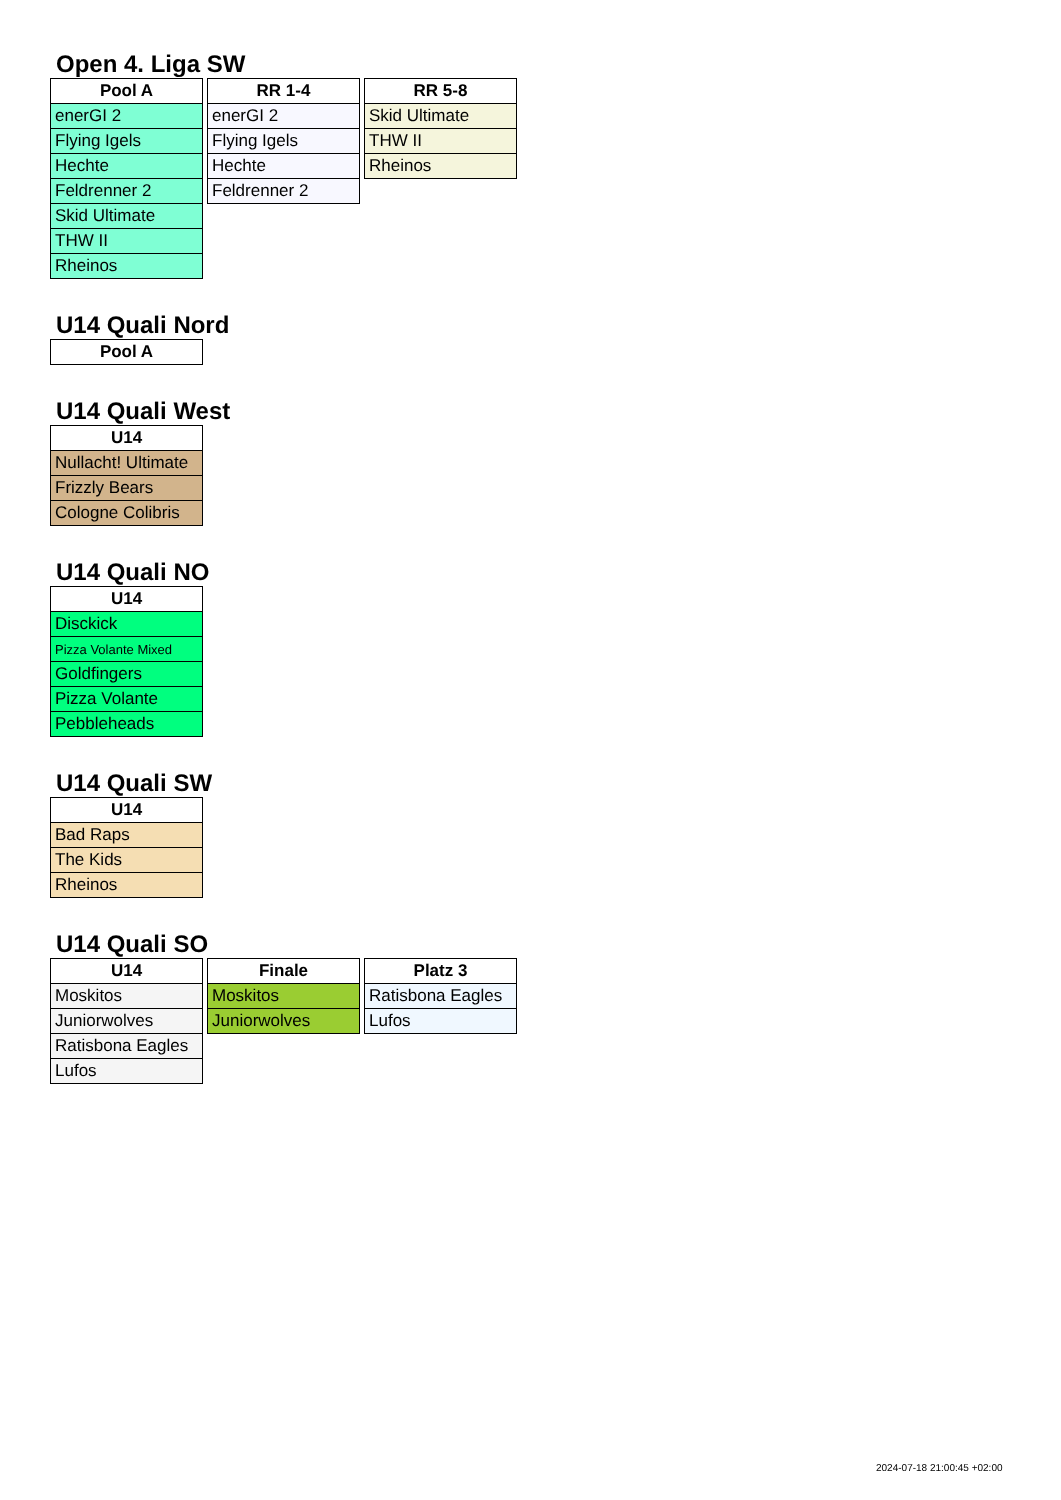Open 4. Liga SW
| Pool A |
| --- |
| enerGI 2 |
| Flying Igels |
| Hechte |
| Feldrenner 2 |
| Skid Ultimate |
| THW II |
| Rheinos |
| RR 1-4 |
| --- |
| enerGI 2 |
| Flying Igels |
| Hechte |
| Feldrenner 2 |
| RR 5-8 |
| --- |
| Skid Ultimate |
| THW II |
| Rheinos |
U14 Quali Nord
| Pool A |
| --- |
U14 Quali West
| U14 |
| --- |
| Nullacht! Ultimate |
| Frizzly Bears |
| Cologne Colibris |
U14 Quali NO
| U14 |
| --- |
| Disckick |
| Pizza Volante Mixed |
| Goldfingers |
| Pizza Volante |
| Pebbleheads |
U14 Quali SW
| U14 |
| --- |
| Bad Raps |
| The Kids |
| Rheinos |
U14 Quali SO
| U14 |
| --- |
| Moskitos |
| Juniorwolves |
| Ratisbona Eagles |
| Lufos |
| Finale |
| --- |
| Moskitos |
| Juniorwolves |
| Platz 3 |
| --- |
| Ratisbona Eagles |
| Lufos |
2024-07-18 21:00:45 +02:00